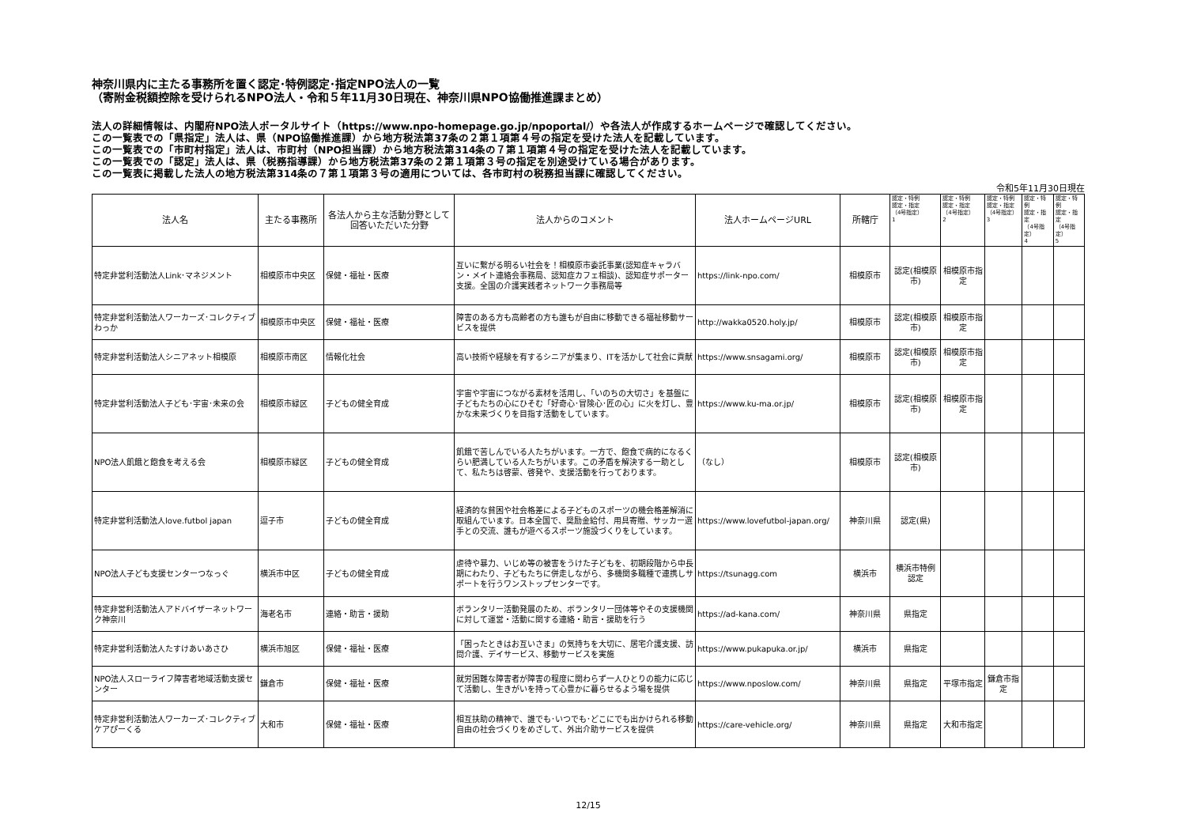神奈川県内に主たる事務所を置く認定･特例認定･指定NPO法人の一覧
（寄附金税額控除を受けられるNPO法人・令和５年11月30日現在、神奈川県NPO協働推進課まとめ）
法人の詳細情報は、内閣府NPO法人ポータルサイト（https://www.npo-homepage.go.jp/npoportal/）や各法人が作成するホームページで確認してください。
この一覧表での「県指定」法人は、県（NPO協働推進課）から地方税法第37条の２第１項第４号の指定を受けた法人を記載しています。
この一覧表での「市町村指定」法人は、市町村（NPO担当課）から地方税法第314条の７第１項第４号の指定を受けた法人を記載しています。
この一覧表での「認定」法人は、県（税務指導課）から地方税法第37条の２第１項第３号の指定を別途受けている場合があります。
この一覧表に掲載した法人の地方税法第314条の７第１項第３号の適用については、各市町村の税務担当課に確認してください。
令和5年11月30日現在
| 法人名 | 主たる事務所 | 各法人から主な活動分野として回答いただいた分野 | 法人からのコメント | 法人ホームページURL | 所轄庁 | 認定・特例 認定・指定 （4号指定） 1 | 認定・特例 認定・指定 （4号指定） 2 | 認定・特例 認定・指定 （4号指定） 3 | 認定・特例 認定・指定 （4号指定） 4 | 認定・特例 認定・指定 （4号指定） 5 |
| --- | --- | --- | --- | --- | --- | --- | --- | --- | --- | --- |
| 特定非営利活動法人Link･マネジメント | 相模原市中央区 | 保健・福祉・医療 | 互いに繋がる明るい社会を！相模原市委託事業(認知症キャラバン・メイト連絡会事務局、認知症カフェ相談)、認知症サポーター支援。全国の介護実践者ネットワーク事務局等 | https://link-npo.com/ | 相模原市 | 認定(相模原市) | 相模原市指定 | | | |
| 特定非営利活動法人ワーカーズ･コレクティブわっか | 相模原市中央区 | 保健・福祉・医療 | 障害のある方も高齢者の方も誰もが自由に移動できる福祉移動サービスを提供 | http://wakka0520.holy.jp/ | 相模原市 | 認定(相模原市) | 相模原市指定 | | | |
| 特定非営利活動法人シニアネット相模原 | 相模原市南区 | 情報化社会 | 高い技術や経験を有するシニアが集まり、ITを活かして社会に貢献 | https://www.snsagami.org/ | 相模原市 | 認定(相模原市) | 相模原市指定 | | | |
| 特定非営利活動法人子ども･宇宙･未来の会 | 相模原市緑区 | 子どもの健全育成 | 宇宙や宇宙につながる素材を活用し、「いのちの大切さ」を基盤に子どもたちの心にひそむ「好奇心･冒険心･匠の心」に火を灯し、豊かな未来づくりを目指す活動をしています。 | https://www.ku-ma.or.jp/ | 相模原市 | 認定(相模原市) | 相模原市指定 | | | |
| NPO法人飢餓と飽食を考える会 | 相模原市緑区 | 子どもの健全育成 | 飢餓で苦しんでいる人たちがいます。一方で、飽食で病的になるくらい肥満している人たちがいます。この矛盾を解決する一助として、私たちは啓蒙、啓発や、支援活動を行っております。 | （なし） | 相模原市 | 認定(相模原市) | | | | |
| 特定非営利活動法人love.futbol japan | 逗子市 | 子どもの健全育成 | 経済的な貧困や社会格差による子どものスポーツの機会格差解消に取組んでいます。日本全国で、奨励金給付、用具寄贈、サッカー選手との交流、誰もが遊べるスポーツ施設づくりをしています。 | https://www.lovefutbol-japan.org/ | 神奈川県 | 認定(県) | | | | |
| NPO法人子ども支援センターつなっぐ | 横浜市中区 | 子どもの健全育成 | 虐待や暴力、いじめ等の被害をうけた子どもを、初期段階から中長期にわたり、子どもたちに併走しながら、多機関多職種で連携しサポートを行うワンストップセンターです。 | https://tsunagg.com | 横浜市 | 横浜市特例認定 | | | | |
| 特定非営利活動法人アドバイザーネットワーク神奈川 | 海老名市 | 連絡・助言・援助 | ボランタリー活動発展のため、ボランタリー団体等やその支援機関に対して運営・活動に関する連絡・助言・援助を行う | https://ad-kana.com/ | 神奈川県 | 県指定 | | | | |
| 特定非営利活動法人たすけあいあさひ | 横浜市旭区 | 保健・福祉・医療 | 「困ったときはお互いさま」の気持ちを大切に、居宅介護支援、訪問介護、デイサービス、移動サービスを実施 | https://www.pukapuka.or.jp/ | 横浜市 | 県指定 | | | | |
| NPO法人スローライフ障害者地域活動支援センター | 鎌倉市 | 保健・福祉・医療 | 就労困難な障害者が障害の程度に関わらず一人ひとりの能力に応じて活動し、生きがいを持って心豊かに暮らせるよう場を提供 | https://www.nposlow.com/ | 神奈川県 | 県指定 | 平塚市指定 | 鎌倉市指定 | | |
| 特定非営利活動法人ワーカーズ･コレクティブ ケアぴーくる | 大和市 | 保健・福祉・医療 | 相互扶助の精神で、誰でも･いつでも･どこにでも出かけられる移動自由の社会づくりをめざして、外出介助サービスを提供 | https://care-vehicle.org/ | 神奈川県 | 県指定 | 大和市指定 | | | |
12/15